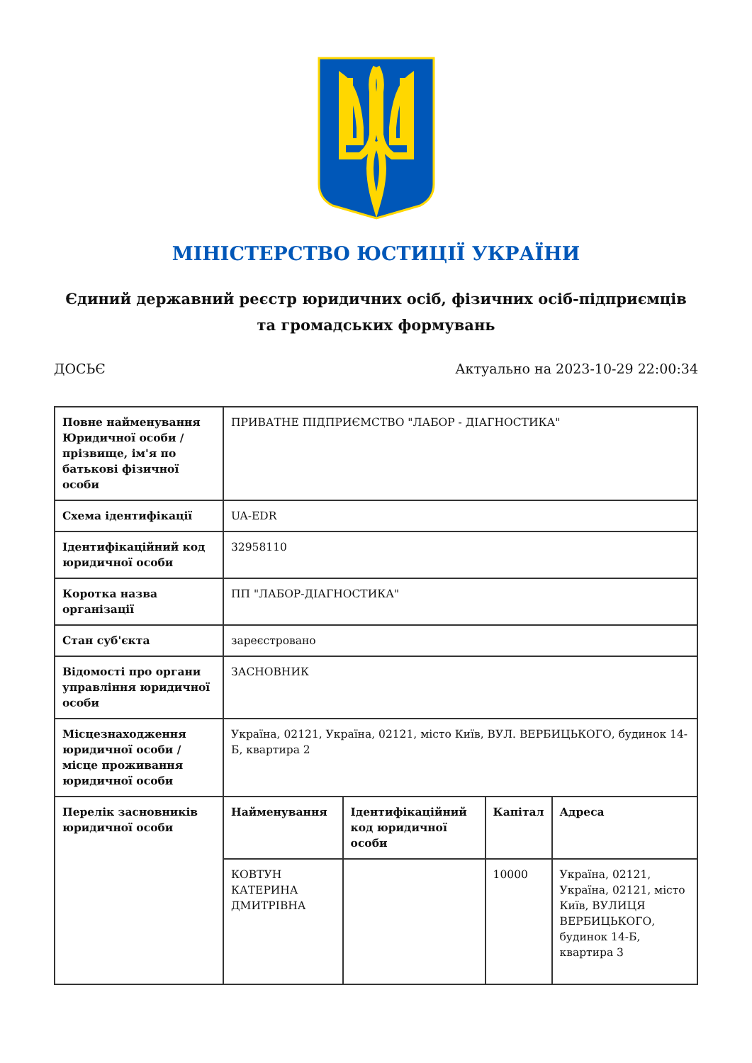МІНІСТЕРСТВО ЮСТИЦІЇ УКРАЇНИ
Єдиний державний реєстр юридичних осіб, фізичних осіб-підприємців та громадських формувань
ДОСЬЄ Актуально на 2023-10-29 22:00:34
| Повне найменування Юридичної особи / прізвище, ім'я по батькові фізичної особи | ПРИВАТНЕ ПІДПРИЄМСТВО "ЛАБОР - ДІАГНОСТИКА" | | | |
| Схема ідентифікації | UA-EDR | | | |
| Ідентифікаційний код юридичної особи | 32958110 | | | |
| Коротка назва організації | ПП "ЛАБОР-ДІАГНОСТИКА" | | | |
| Стан суб'єкта | зареєстровано | | | |
| Відомості про органи управління юридичної особи | ЗАСНОВНИК | | | |
| Місцезнаходження юридичної особи / місце проживання юридичної особи | Україна, 02121, Україна, 02121, місто Київ, ВУЛ. ВЕРБИЦЬКОГО, будинок 14-Б, квартира 2 | | | |
| Перелік засновників юридичної особи | Найменування | Ідентифікаційний код юридичної особи | Капітал | Адреса |
| | КОВТУН КАТЕРИНА ДМИТРІВНА | | 10000 | Україна, 02121, Україна, 02121, місто Київ, ВУЛИЦЯ ВЕРБИЦЬКОГО, будинок 14-Б, квартира 3 |